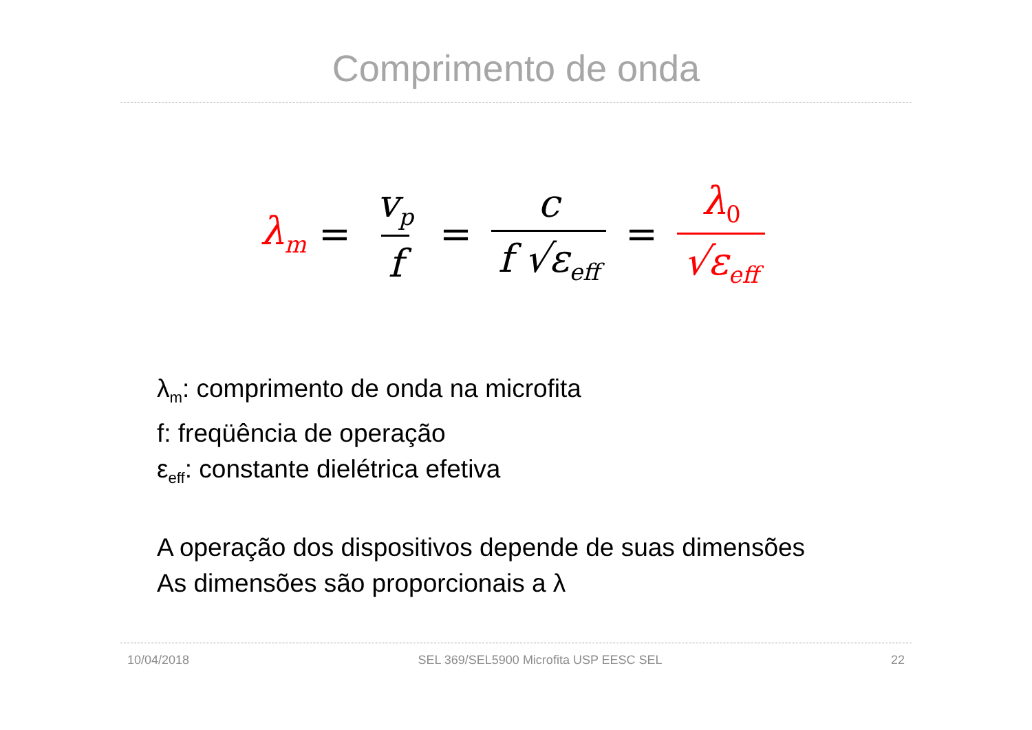Comprimento de onda
λ<sub>m</sub> = v<sub>p</sub> f = c f √ε<sub>eff</sub> = λ<sub>0</sub> √ε<sub>eff</sub>
λ<sub>m</sub>: comprimento de onda na microfita
f: freqüência de operação
ε<sub>eff</sub>: constante dielétrica efetiva
A operação dos dispositivos depende de suas dimensões
As dimensões são proporcionais a λ
10/04/2018 SEL 369/SEL5900 Microfita USP EESC SEL 22